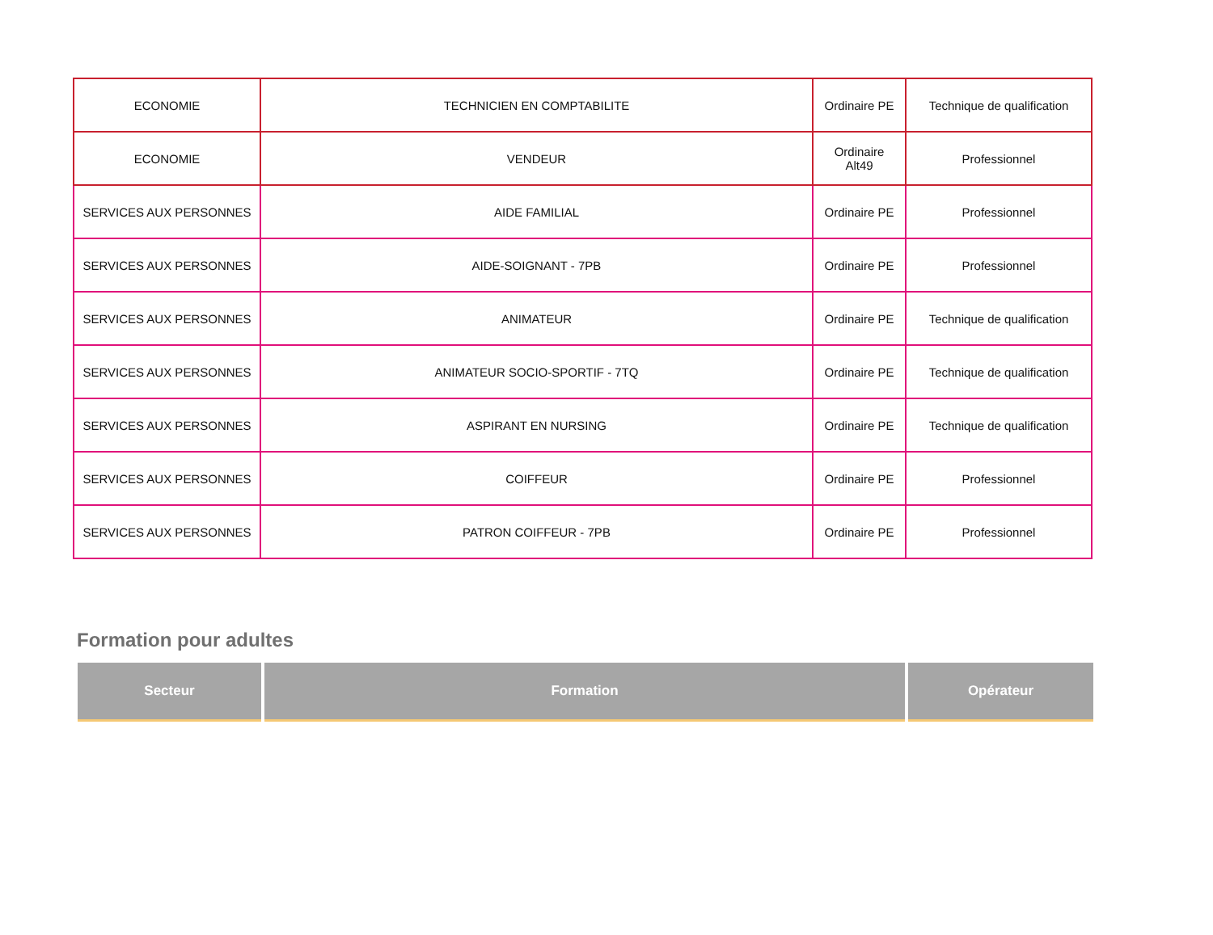| ECONOMIE | TECHNICIEN EN COMPTABILITE | Ordinaire PE | Technique de qualification |
| ECONOMIE | VENDEUR | Ordinaire Alt49 | Professionnel |
| SERVICES AUX PERSONNES | AIDE FAMILIAL | Ordinaire PE | Professionnel |
| SERVICES AUX PERSONNES | AIDE-SOIGNANT - 7PB | Ordinaire PE | Professionnel |
| SERVICES AUX PERSONNES | ANIMATEUR | Ordinaire PE | Technique de qualification |
| SERVICES AUX PERSONNES | ANIMATEUR SOCIO-SPORTIF - 7TQ | Ordinaire PE | Technique de qualification |
| SERVICES AUX PERSONNES | ASPIRANT EN NURSING | Ordinaire PE | Technique de qualification |
| SERVICES AUX PERSONNES | COIFFEUR | Ordinaire PE | Professionnel |
| SERVICES AUX PERSONNES | PATRON COIFFEUR - 7PB | Ordinaire PE | Professionnel |
Formation pour adultes
| Secteur | Formation | Opérateur |
| --- | --- | --- |